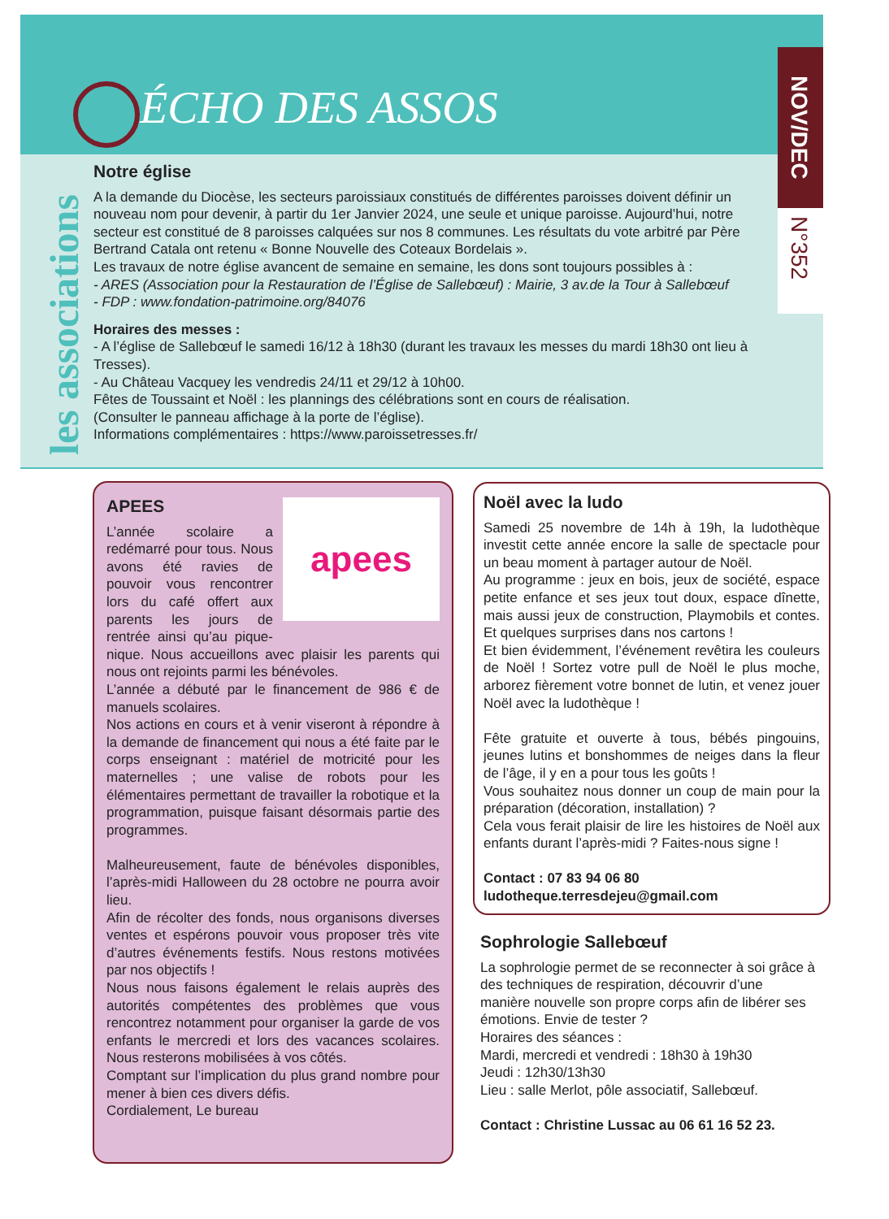NOV/DEC
N°352
ÉCHO DES ASSOS
les associations
Notre église
A la demande du Diocèse, les secteurs paroissiaux constitués de différentes paroisses doivent définir un nouveau nom pour devenir, à partir du 1er Janvier 2024, une seule et unique paroisse. Aujourd’hui, notre secteur est constitué de 8 paroisses calquées sur nos 8 communes. Les résultats du vote arbitré par Père Bertrand Catala ont retenu « Bonne Nouvelle des Coteaux Bordelais ».
Les travaux de notre église avancent de semaine en semaine, les dons sont toujours possibles à :
- ARES (Association pour la Restauration de l’Église de Sallebœuf) : Mairie, 3 av.de la Tour à Sallebœuf
- FDP : www.fondation-patrimoine.org/84076
Horaires des messes :
- A l’église de Sallebœuf le samedi 16/12 à 18h30 (durant les travaux les messes du mardi 18h30 ont lieu à Tresses).
- Au Château Vacquey les vendredis 24/11 et 29/12 à 10h00.
Fêtes de Toussaint et Noël : les plannings des célébrations sont en cours de réalisation.
(Consulter le panneau affichage à la porte de l’église).
Informations complémentaires : https://www.paroissetresses.fr/
apees
APEES
L’année scolaire a redémarré pour tous. Nous avons été ravies de pouvoir vous rencontrer lors du café offert aux parents les jours de rentrée ainsi qu’au pique-nique. Nous accueillons avec plaisir les parents qui nous ont rejoints parmi les bénévoles.
L’année a débuté par le financement de 986 € de manuels scolaires.
Nos actions en cours et à venir viseront à répondre à la demande de financement qui nous a été faite par le corps enseignant : matériel de motricité pour les maternelles ; une valise de robots pour les élémentaires permettant de travailler la robotique et la programmation, puisque faisant désormais partie des programmes.
Malheureusement, faute de bénévoles disponibles, l’après-midi Halloween du 28 octobre ne pourra avoir lieu.
Afin de récolter des fonds, nous organisons diverses ventes et espérons pouvoir vous proposer très vite d’autres événements festifs. Nous restons motivées par nos objectifs !
Nous nous faisons également le relais auprès des autorités compétentes des problèmes que vous rencontrez notamment pour organiser la garde de vos enfants le mercredi et lors des vacances scolaires. Nous resterons mobilisées à vos côtés.
Comptant sur l’implication du plus grand nombre pour mener à bien ces divers défis.
Cordialement, Le bureau
Noël avec la ludo
Samedi 25 novembre de 14h à 19h, la ludothèque investit cette année encore la salle de spectacle pour un beau moment à partager autour de Noël.
Au programme : jeux en bois, jeux de société, espace petite enfance et ses jeux tout doux, espace dînette, mais aussi jeux de construction, Playmobils et contes. Et quelques surprises dans nos cartons !
Et bien évidemment, l’événement revêtira les couleurs de Noël ! Sortez votre pull de Noël le plus moche, arborez fièrement votre bonnet de lutin, et venez jouer Noël avec la ludothèque !
Fête gratuite et ouverte à tous, bébés pingouins, jeunes lutins et bonshommes de neiges dans la fleur de l’âge, il y en a pour tous les goûts !
Vous souhaitez nous donner un coup de main pour la préparation (décoration, installation) ?
Cela vous ferait plaisir de lire les histoires de Noël aux enfants durant l’après-midi ? Faites-nous signe !
Contact : 07 83 94 06 80
ludotheque.terresdejeu@gmail.com
Sophrologie Sallebœuf
La sophrologie permet de se reconnecter à soi grâce à des techniques de respiration, découvrir d’une manière nouvelle son propre corps afin de libérer ses émotions. Envie de tester ?
Horaires des séances :
Mardi, mercredi et vendredi : 18h30 à 19h30
Jeudi : 12h30/13h30
Lieu : salle Merlot, pôle associatif, Sallebœuf.
Contact : Christine Lussac au 06 61 16 52 23.